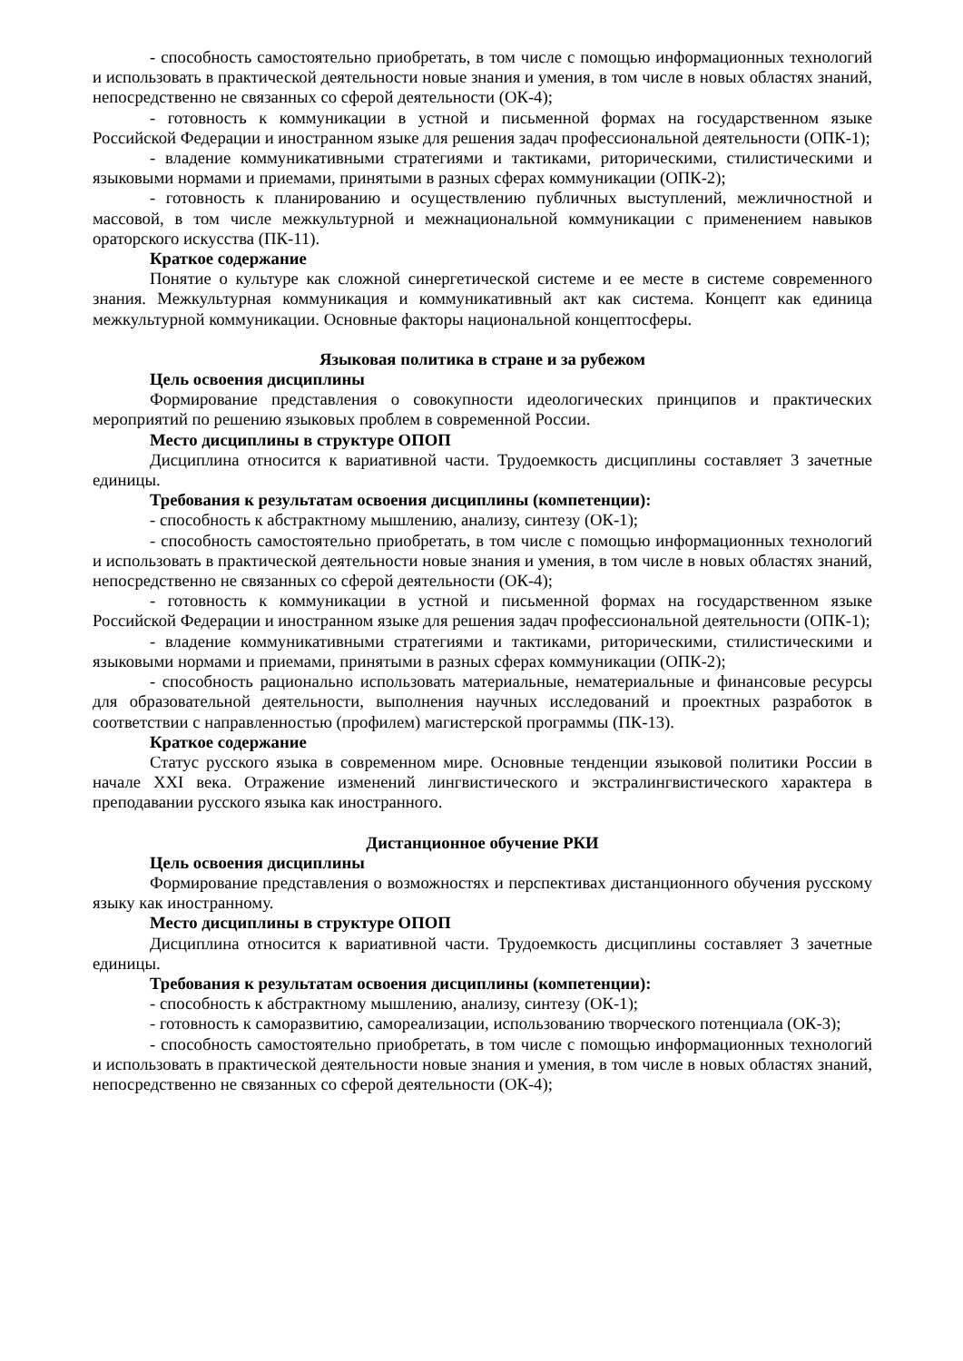- способность самостоятельно приобретать, в том числе с помощью информационных технологий и использовать в практической деятельности новые знания и умения, в том числе в новых областях знаний, непосредственно не связанных со сферой деятельности (ОК-4);
- готовность к коммуникации в устной и письменной формах на государственном языке Российской Федерации и иностранном языке для решения задач профессиональной деятельности (ОПК-1);
- владение коммуникативными стратегиями и тактиками, риторическими, стилистическими и языковыми нормами и приемами, принятыми в разных сферах коммуникации (ОПК-2);
- готовность к планированию и осуществлению публичных выступлений, межличностной и массовой, в том числе межкультурной и межнациональной коммуникации с применением навыков ораторского искусства (ПК-11).
Краткое содержание
Понятие о культуре как сложной синергетической системе и ее месте в системе современного знания. Межкультурная коммуникация и коммуникативный акт как система. Концепт как единица межкультурной коммуникации. Основные факторы национальной концептосферы.
Языковая политика в стране и за рубежом
Цель освоения дисциплины
Формирование представления о совокупности идеологических принципов и практических мероприятий по решению языковых проблем в современной России.
Место дисциплины в структуре ОПОП
Дисциплина относится к вариативной части. Трудоемкость дисциплины составляет 3 зачетные единицы.
Требования к результатам освоения дисциплины (компетенции):
- способность к абстрактному мышлению, анализу, синтезу (ОК-1);
- способность самостоятельно приобретать, в том числе с помощью информационных технологий и использовать в практической деятельности новые знания и умения, в том числе в новых областях знаний, непосредственно не связанных со сферой деятельности (ОК-4);
- готовность к коммуникации в устной и письменной формах на государственном языке Российской Федерации и иностранном языке для решения задач профессиональной деятельности (ОПК-1);
- владение коммуникативными стратегиями и тактиками, риторическими, стилистическими и языковыми нормами и приемами, принятыми в разных сферах коммуникации (ОПК-2);
- способность рационально использовать материальные, нематериальные и финансовые ресурсы для образовательной деятельности, выполнения научных исследований и проектных разработок в соответствии с направленностью (профилем) магистерской программы (ПК-13).
Краткое содержание
Статус русского языка в современном мире. Основные тенденции языковой политики России в начале XXI века. Отражение изменений лингвистического и экстралингвистического характера в преподавании русского языка как иностранного.
Дистанционное обучение РКИ
Цель освоения дисциплины
Формирование представления о возможностях и перспективах дистанционного обучения русскому языку как иностранному.
Место дисциплины в структуре ОПОП
Дисциплина относится к вариативной части. Трудоемкость дисциплины составляет 3 зачетные единицы.
Требования к результатам освоения дисциплины (компетенции):
- способность к абстрактному мышлению, анализу, синтезу (ОК-1);
- готовность к саморазвитию, самореализации, использованию творческого потенциала (ОК-3);
- способность самостоятельно приобретать, в том числе с помощью информационных технологий и использовать в практической деятельности новые знания и умения, в том числе в новых областях знаний, непосредственно не связанных со сферой деятельности (ОК-4);